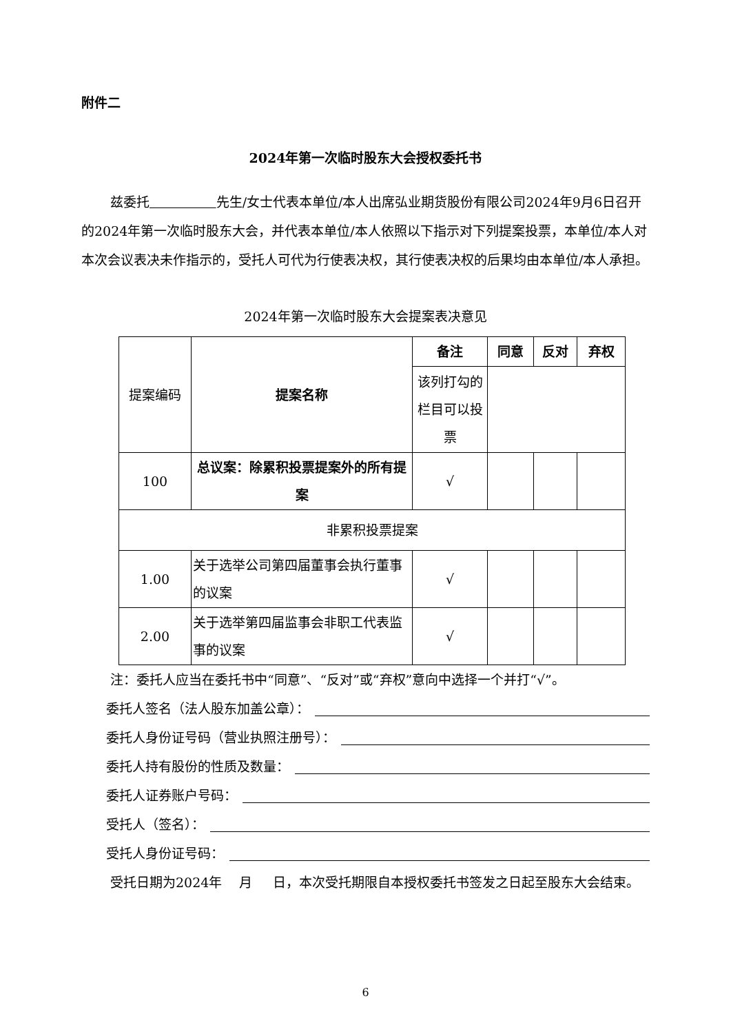附件二
2024年第一次临时股东大会授权委托书
兹委托 先生/女士代表本单位/本人出席弘业期货股份有限公司2024年9月6日召开的2024年第一次临时股东大会，并代表本单位/本人依照以下指示对下列提案投票，本单位/本人对本次会议表决未作指示的，受托人可代为行使表决权，其行使表决权的后果均由本单位/本人承担。
2024年第一次临时股东大会提案表决意见
| 提案编码 | 提案名称 | 备注 | 同意 | 反对 | 弃权 |
| | | 该列打勾的栏目可以投票 | | | |
| 100 | 总议案：除累积投票提案外的所有提案 | √ | | | |
| 非累积投票提案 | | | | | |
| 1.00 | 关于选举公司第四届董事会执行董事的议案 | √ | | | |
| 2.00 | 关于选举第四届监事会非职工代表监事的议案 | √ | | | |
注：委托人应当在委托书中“同意”、“反对”或“弃权”意向中选择一个并打“√”。
委托人签名（法人股东加盖公章）：
委托人身份证号码（营业执照注册号）：
委托人持有股份的性质及数量：
委托人证券账户号码：
受托人（签名）：
受托人身份证号码：
受托日期为2024年 月 日，本次受托期限自本授权委托书签发之日起至股东大会结束。
6